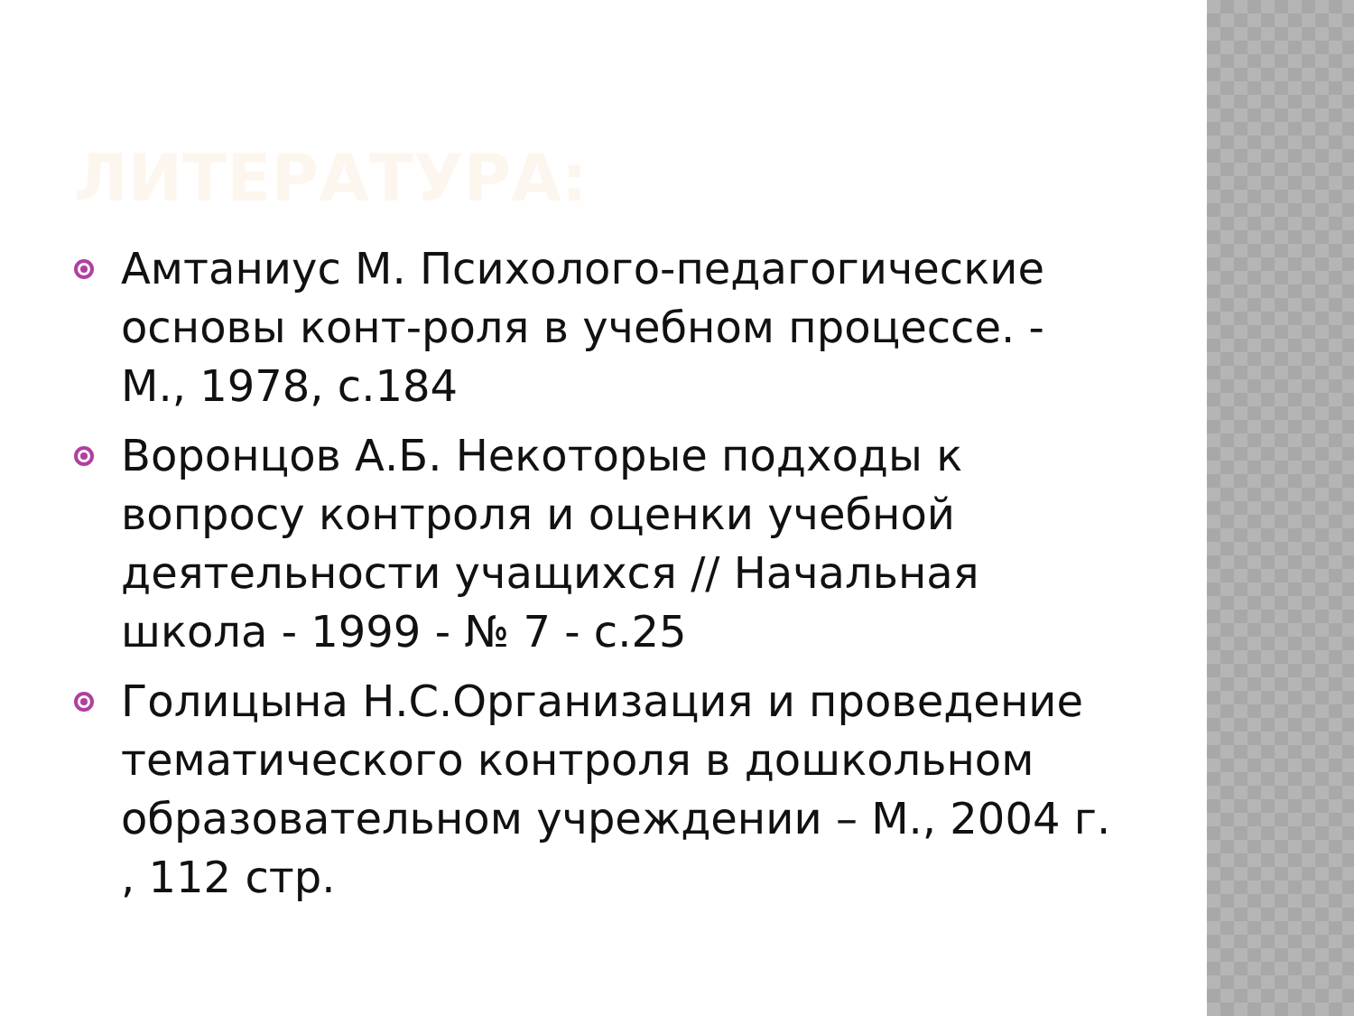ЛИТЕРАТУРА:
Амтаниус М. Психолого-педагогические основы конт-роля в учебном процессе. - М., 1978, с.184
Воронцов А.Б. Некоторые подходы к вопросу контроля и оценки учебной деятельности учащихся // Начальная школа - 1999 - № 7 - с.25
Голицына Н.С.Организация и проведение тематического контроля в дошкольном образовательном учреждении – М., 2004 г. , 112 стр.